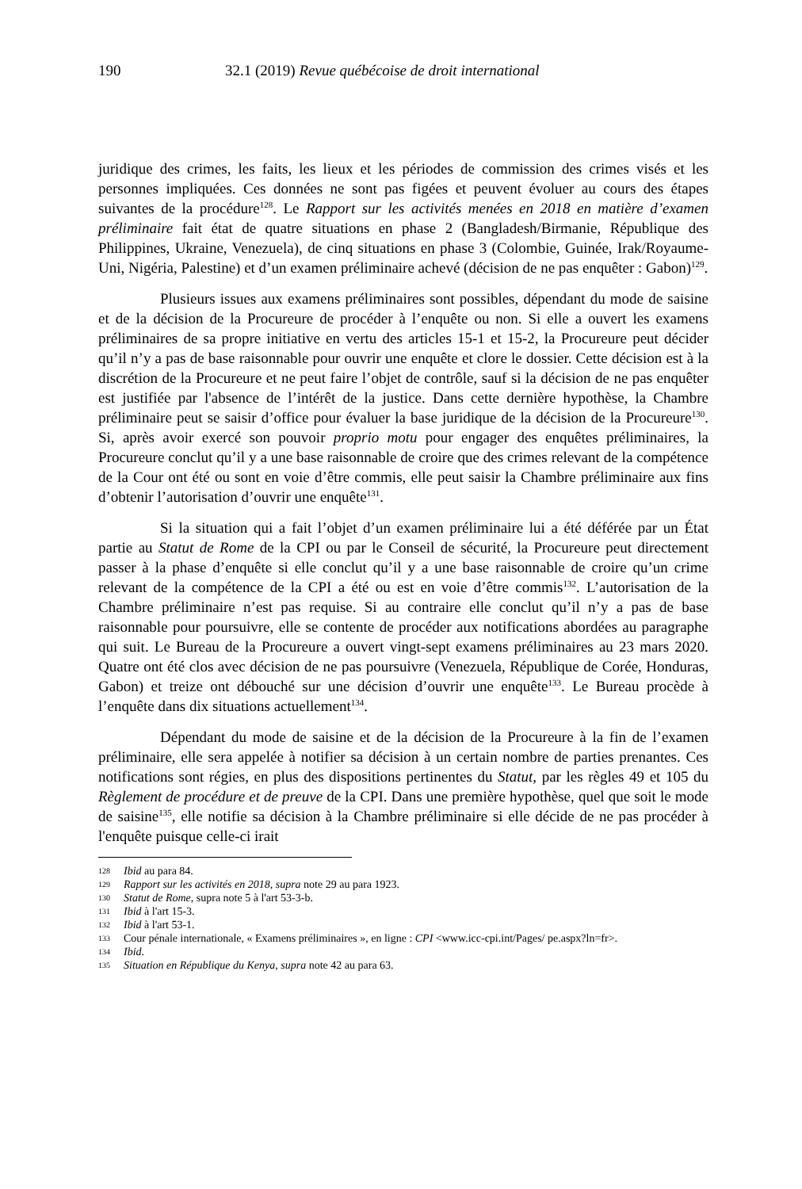190 32.1 (2019) Revue québécoise de droit international
juridique des crimes, les faits, les lieux et les périodes de commission des crimes visés et les personnes impliquées. Ces données ne sont pas figées et peuvent évoluer au cours des étapes suivantes de la procédure<sup>128</sup>. Le Rapport sur les activités menées en 2018 en matière d’examen préliminaire fait état de quatre situations en phase 2 (Bangladesh/Birmanie, République des Philippines, Ukraine, Venezuela), de cinq situations en phase 3 (Colombie, Guinée, Irak/Royaume-Uni, Nigéria, Palestine) et d’un examen préliminaire achevé (décision de ne pas enquêter : Gabon)<sup>129</sup>.
Plusieurs issues aux examens préliminaires sont possibles, dépendant du mode de saisine et de la décision de la Procureure de procéder à l’enquête ou non. Si elle a ouvert les examens préliminaires de sa propre initiative en vertu des articles 15-1 et 15-2, la Procureure peut décider qu’il n’y a pas de base raisonnable pour ouvrir une enquête et clore le dossier. Cette décision est à la discrétion de la Procureure et ne peut faire l’objet de contrôle, sauf si la décision de ne pas enquêter est justifiée par l'absence de l’intérêt de la justice. Dans cette dernière hypothèse, la Chambre préliminaire peut se saisir d’office pour évaluer la base juridique de la décision de la Procureure<sup>130</sup>. Si, après avoir exercé son pouvoir proprio motu pour engager des enquêtes préliminaires, la Procureure conclut qu’il y a une base raisonnable de croire que des crimes relevant de la compétence de la Cour ont été ou sont en voie d’être commis, elle peut saisir la Chambre préliminaire aux fins d’obtenir l’autorisation d’ouvrir une enquête<sup>131</sup>.
Si la situation qui a fait l’objet d’un examen préliminaire lui a été déférée par un État partie au Statut de Rome de la CPI ou par le Conseil de sécurité, la Procureure peut directement passer à la phase d’enquête si elle conclut qu’il y a une base raisonnable de croire qu’un crime relevant de la compétence de la CPI a été ou est en voie d’être commis<sup>132</sup>. L’autorisation de la Chambre préliminaire n’est pas requise. Si au contraire elle conclut qu’il n’y a pas de base raisonnable pour poursuivre, elle se contente de procéder aux notifications abordées au paragraphe qui suit. Le Bureau de la Procureure a ouvert vingt-sept examens préliminaires au 23 mars 2020. Quatre ont été clos avec décision de ne pas poursuivre (Venezuela, République de Corée, Honduras, Gabon) et treize ont débouché sur une décision d’ouvrir une enquête<sup>133</sup>. Le Bureau procède à l’enquête dans dix situations actuellement<sup>134</sup>.
Dépendant du mode de saisine et de la décision de la Procureure à la fin de l’examen préliminaire, elle sera appelée à notifier sa décision à un certain nombre de parties prenantes. Ces notifications sont régies, en plus des dispositions pertinentes du Statut, par les règles 49 et 105 du Règlement de procédure et de preuve de la CPI. Dans une première hypothèse, quel que soit le mode de saisine<sup>135</sup>, elle notifie sa décision à la Chambre préliminaire si elle décide de ne pas procéder à l'enquête puisque celle-ci irait
128 Ibid au para 84.
129 Rapport sur les activités en 2018, supra note 29 au para 1923.
130 Statut de Rome, supra note 5 à l'art 53-3-b.
131 Ibid à l'art 15-3.
132 Ibid à l'art 53-1.
133 Cour pénale internationale, « Examens préliminaires », en ligne : CPI <www.icc-cpi.int/Pages/ pe.aspx?ln=fr>.
134 Ibid.
135 Situation en République du Kenya, supra note 42 au para 63.